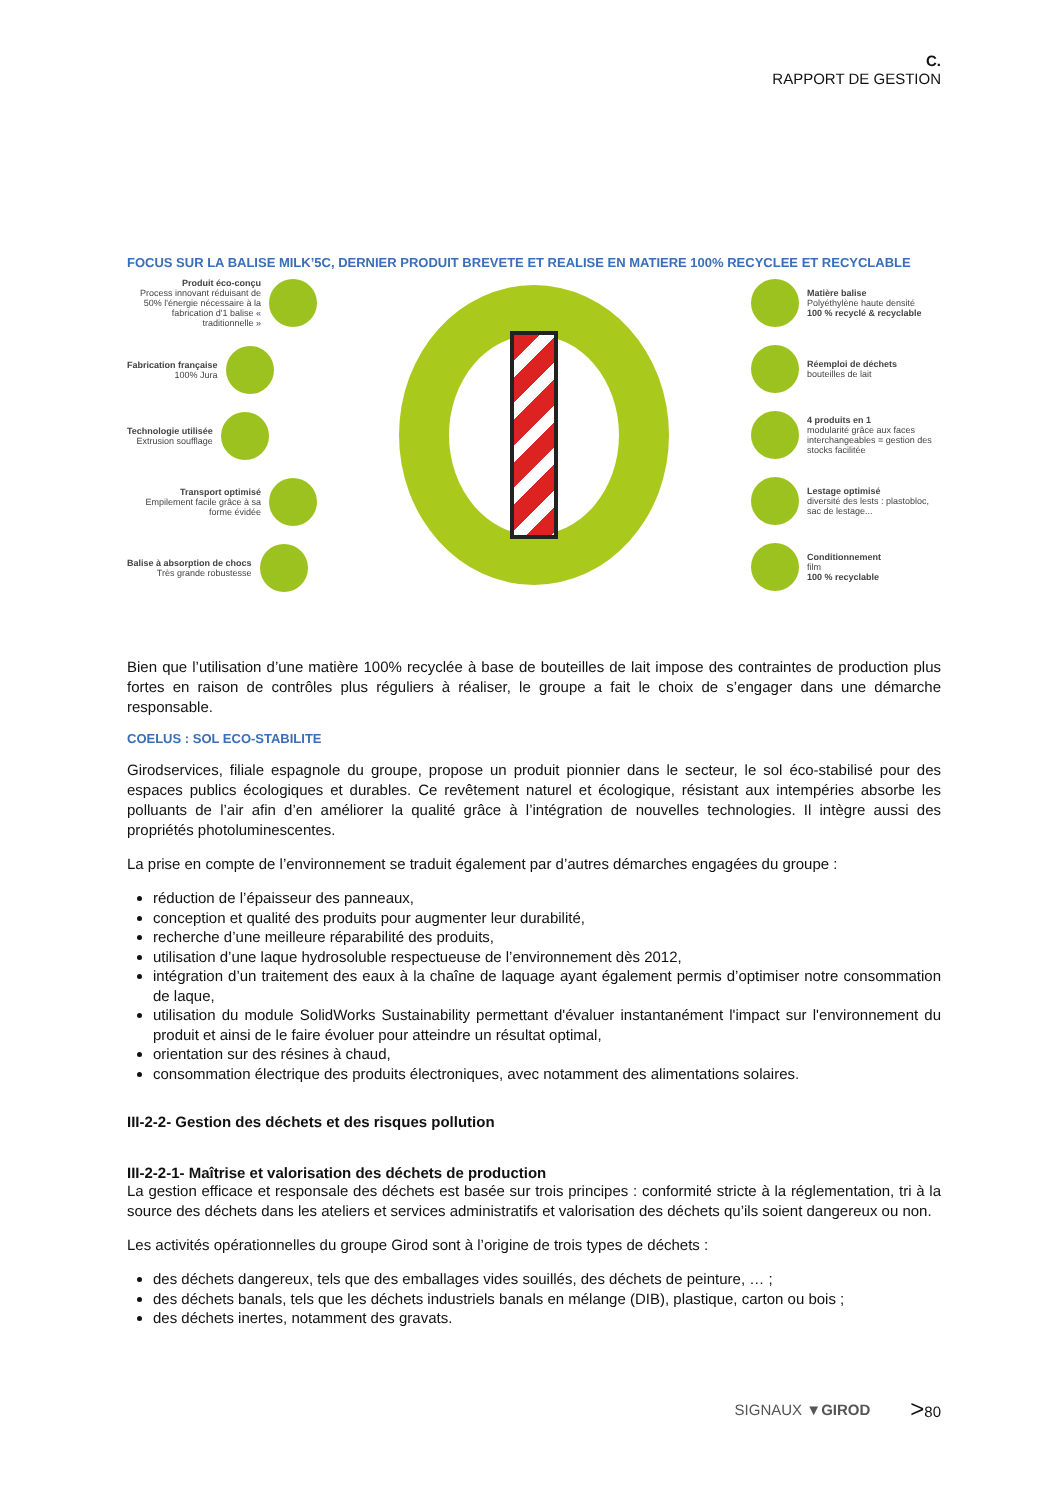C.
RAPPORT DE GESTION
FOCUS SUR LA BALISE MILK’5C, DERNIER PRODUIT BREVETE ET REALISE EN MATIERE 100% RECYCLEE ET RECYCLABLE
Produit éco-conçu
Process innovant réduisant de 50% l'énergie nécessaire à la fabrication d'1 balise « traditionnelle »
Fabrication française
100% Jura
Technologie utilisée
Extrusion soufflage
Transport optimisé
Empilement facile grâce à sa forme évidée
Balise à absorption de chocs
Très grande robustesse
Matière balise
Polyéthylène haute densité
100 % recyclé & recyclable
Réemploi de déchets
bouteilles de lait
4 produits en 1
modularité grâce aux faces interchangeables = gestion des stocks facilitée
Lestage optimisé
diversité des lests : plastobloc, sac de lestage...
Conditionnement
film
100 % recyclable
Bien que l’utilisation d’une matière 100% recyclée à base de bouteilles de lait impose des contraintes de production plus fortes en raison de contrôles plus réguliers à réaliser, le groupe a fait le choix de s’engager dans une démarche responsable.
COELUS : SOL ECO-STABILITE
Girodservices, filiale espagnole du groupe, propose un produit pionnier dans le secteur, le sol éco-stabilisé pour des espaces publics écologiques et durables. Ce revêtement naturel et écologique, résistant aux intempéries absorbe les polluants de l’air afin d’en améliorer la qualité grâce à l’intégration de nouvelles technologies. Il intègre aussi des propriétés photoluminescentes.
La prise en compte de l’environnement se traduit également par d’autres démarches engagées du groupe :
réduction de l’épaisseur des panneaux,
conception et qualité des produits pour augmenter leur durabilité,
recherche d’une meilleure réparabilité des produits,
utilisation d’une laque hydrosoluble respectueuse de l’environnement dès 2012,
intégration d’un traitement des eaux à la chaîne de laquage ayant également permis d’optimiser notre consommation de laque,
utilisation du module SolidWorks Sustainability permettant d'évaluer instantanément l'impact sur l'environnement du produit et ainsi de le faire évoluer pour atteindre un résultat optimal,
orientation sur des résines à chaud,
consommation électrique des produits électroniques, avec notamment des alimentations solaires.
III-2-2- Gestion des déchets et des risques pollution
III-2-2-1- Maîtrise et valorisation des déchets de production
La gestion efficace et responsale des déchets est basée sur trois principes : conformité stricte à la réglementation, tri à la source des déchets dans les ateliers et services administratifs et valorisation des déchets qu’ils soient dangereux ou non.
Les activités opérationnelles du groupe Girod sont à l’origine de trois types de déchets :
des déchets dangereux, tels que des emballages vides souillés, des déchets de peinture, … ;
des déchets banals, tels que les déchets industriels banals en mélange (DIB), plastique, carton ou bois ;
des déchets inertes, notamment des gravats.
SIGNAUX ▼GIROD >80